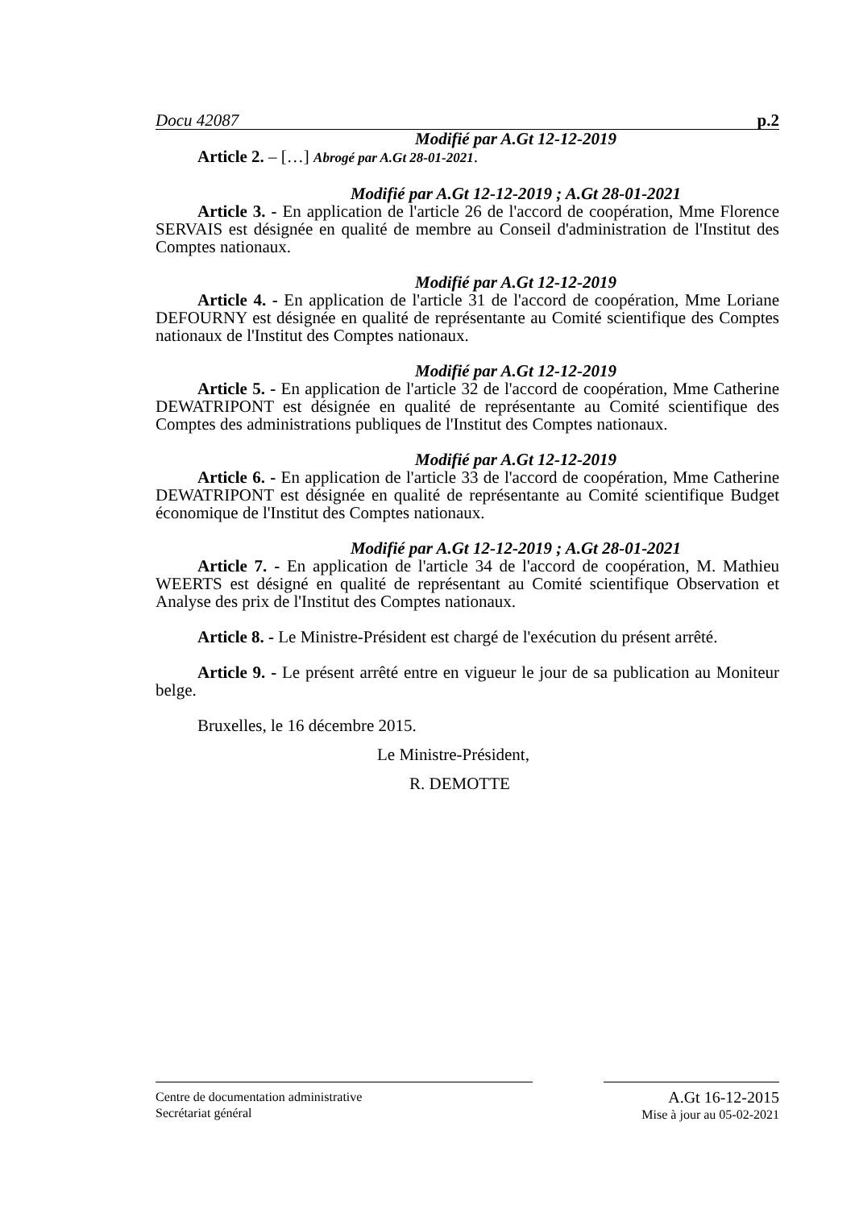Docu 42087 p.2
Modifié par A.Gt 12-12-2019
Article 2. – […] Abrogé par A.Gt 28-01-2021.
Modifié par A.Gt 12-12-2019 ; A.Gt 28-01-2021
Article 3. - En application de l'article 26 de l'accord de coopération, Mme Florence SERVAIS est désignée en qualité de membre au Conseil d'administration de l'Institut des Comptes nationaux.
Modifié par A.Gt 12-12-2019
Article 4. - En application de l'article 31 de l'accord de coopération, Mme Loriane DEFOURNY est désignée en qualité de représentante au Comité scientifique des Comptes nationaux de l'Institut des Comptes nationaux.
Modifié par A.Gt 12-12-2019
Article 5. - En application de l'article 32 de l'accord de coopération, Mme Catherine DEWATRIPONT est désignée en qualité de représentante au Comité scientifique des Comptes des administrations publiques de l'Institut des Comptes nationaux.
Modifié par A.Gt 12-12-2019
Article 6. - En application de l'article 33 de l'accord de coopération, Mme Catherine DEWATRIPONT est désignée en qualité de représentante au Comité scientifique Budget économique de l'Institut des Comptes nationaux.
Modifié par A.Gt 12-12-2019 ; A.Gt 28-01-2021
Article 7. - En application de l'article 34 de l'accord de coopération, M. Mathieu WEERTS est désigné en qualité de représentant au Comité scientifique Observation et Analyse des prix de l'Institut des Comptes nationaux.
Article 8. - Le Ministre-Président est chargé de l'exécution du présent arrêté.
Article 9. - Le présent arrêté entre en vigueur le jour de sa publication au Moniteur belge.
Bruxelles, le 16 décembre 2015.
Le Ministre-Président,
R. DEMOTTE
Centre de documentation administrative
Secrétariat général
A.Gt 16-12-2015
Mise à jour au 05-02-2021